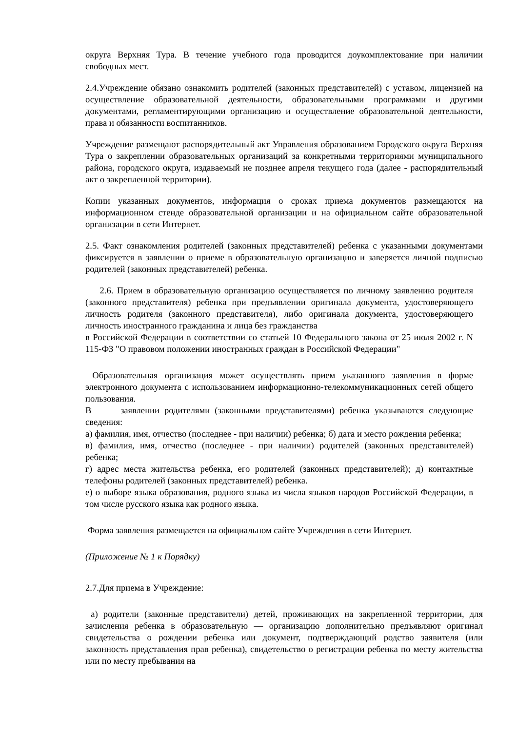округа Верхняя Тура. В течение учебного года проводится доукомплектование при наличии свободных мест.
2.4.Учреждение обязано ознакомить родителей (законных представителей) с уставом, лицензией на осуществление образовательной деятельности, образовательными программами и другими документами, регламентирующими организацию и осуществление образовательной деятельности, права и обязанности воспитанников.
Учреждение размещают распорядительный акт Управления образованием Городского округа Верхняя Тура о закреплении образовательных организаций за конкретными территориями муниципального района, городского округа, издаваемый не позднее апреля текущего года (далее - распорядительный акт о закрепленной территории).
Копии указанных документов, информация о сроках приема документов размещаются на информационном стенде образовательной организации и на официальном сайте образовательной организации в сети Интернет.
2.5. Факт ознакомления родителей (законных представителей) ребенка с указанными документами фиксируется в заявлении о приеме в образовательную организацию и заверяется личной подписью родителей (законных представителей) ребенка.
2.6. Прием в образовательную организацию осуществляется по личному заявлению родителя (законного представителя) ребенка при предъявлении оригинала документа, удостоверяющего личность родителя (законного представителя), либо оригинала документа, удостоверяющего личность иностранного гражданина и лица без гражданства
в Российской Федерации в соответствии со статьей 10 Федерального закона от 25 июля 2002 г. N 115-ФЗ "О правовом положении иностранных граждан в Российской Федерации"
Образовательная организация может осуществлять прием указанного заявления в форме электронного документа с использованием информационно-телекоммуникационных сетей общего пользования.
В заявлении родителями (законными представителями) ребенка указываются следующие сведения:
а) фамилия, имя, отчество (последнее - при наличии) ребенка; б) дата и место рождения ребенка;
в) фамилия, имя, отчество (последнее - при наличии) родителей (законных представителей) ребенка;
г) адрес места жительства ребенка, его родителей (законных представителей); д) контактные телефоны родителей (законных представителей) ребенка.
е) о выборе языка образования, родного языка из числа языков народов Российской Федерации, в том числе русского языка как родного языка.
Форма заявления размещается на официальном сайте Учреждения в сети Интернет.
(Приложение № 1 к Порядку)
2.7.Для приема в Учреждение:
а) родители (законные представители) детей, проживающих на закрепленной территории, для зачисления ребенка в образовательную — организацию дополнительно предъявляют оригинал свидетельства о рождении ребенка или документ, подтверждающий родство заявителя (или законность представления прав ребенка), свидетельство о регистрации ребенка по месту жительства или по месту пребывания на